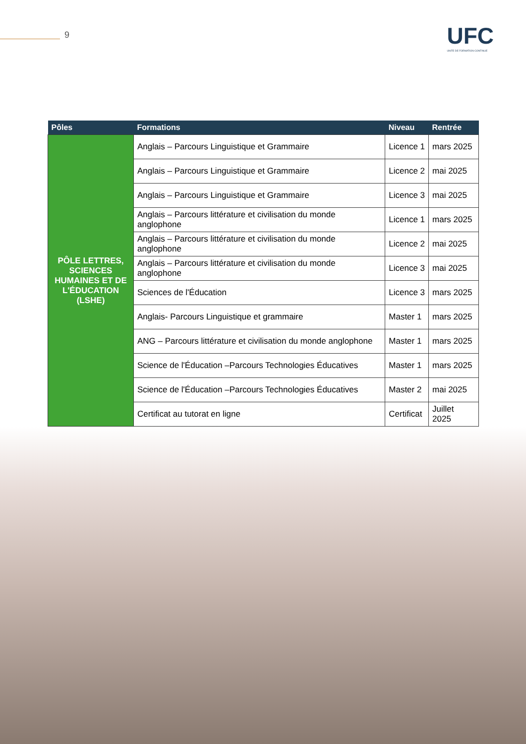9 UFC
UNITE DE FORMATION CONTINUE
| Pôles | Formations | Niveau | Rentrée |
| --- | --- | --- | --- |
| PÔLE LETTRES, SCIENCES HUMAINES ET DE L'ÉDUCATION (LSHE) | Anglais – Parcours Linguistique et Grammaire | Licence 1 | mars 2025 |
| | Anglais – Parcours Linguistique et Grammaire | Licence 2 | mai 2025 |
| | Anglais – Parcours Linguistique et Grammaire | Licence 3 | mai 2025 |
| | Anglais – Parcours littérature et civilisation du monde anglophone | Licence 1 | mars 2025 |
| | Anglais – Parcours littérature et civilisation du monde anglophone | Licence 2 | mai 2025 |
| | Anglais – Parcours littérature et civilisation du monde anglophone | Licence 3 | mai 2025 |
| | Sciences de l'Éducation | Licence 3 | mars 2025 |
| | Anglais- Parcours Linguistique et grammaire | Master 1 | mars 2025 |
| | ANG – Parcours littérature et civilisation du monde anglophone | Master 1 | mars 2025 |
| | Science de l'Éducation –Parcours Technologies Éducatives | Master 1 | mars 2025 |
| | Science de l'Éducation –Parcours Technologies Éducatives | Master 2 | mai 2025 |
| | Certificat au tutorat en ligne | Certificat | Juillet 2025 |